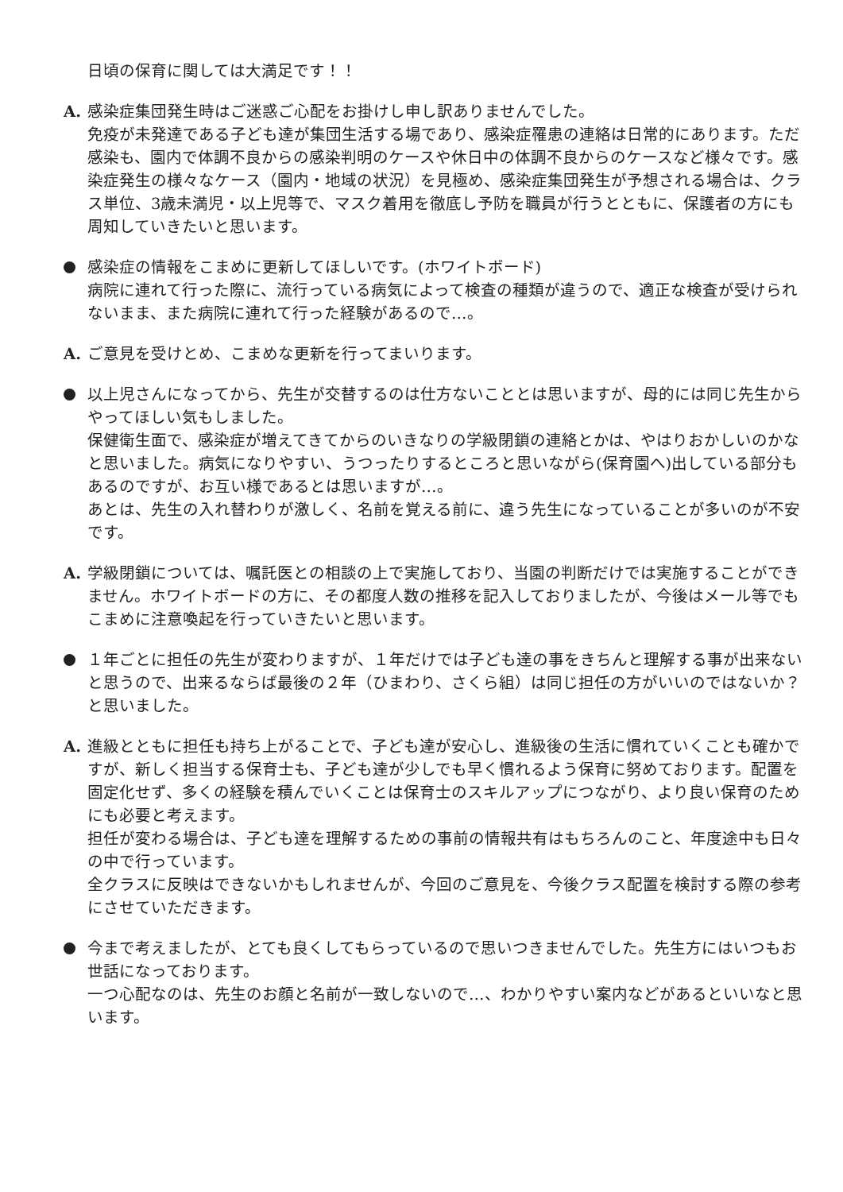日頃の保育に関しては大満足です！！
A. 感染症集団発生時はご迷惑ご心配をお掛けし申し訳ありませんでした。
免疫が未発達である子ども達が集団生活する場であり、感染症罹患の連絡は日常的にあります。ただ感染も、園内で体調不良からの感染判明のケースや休日中の体調不良からのケースなど様々です。感染症発生の様々なケース（園内・地域の状況）を見極め、感染症集団発生が予想される場合は、クラス単位、3歳未満児・以上児等で、マスク着用を徹底し予防を職員が行うとともに、保護者の方にも周知していきたいと思います。
感染症の情報をこまめに更新してほしいです。(ホワイトボード)
病院に連れて行った際に、流行っている病気によって検査の種類が違うので、適正な検査が受けられないまま、また病院に連れて行った経験があるので…。
A. ご意見を受けとめ、こまめな更新を行ってまいります。
以上児さんになってから、先生が交替するのは仕方ないこととは思いますが、母的には同じ先生からやってほしい気もしました。
保健衛生面で、感染症が増えてきてからのいきなりの学級閉鎖の連絡とかは、やはりおかしいのかなと思いました。病気になりやすい、うつったりするところと思いながら(保育園へ)出している部分もあるのですが、お互い様であるとは思いますが…。
あとは、先生の入れ替わりが激しく、名前を覚える前に、違う先生になっていることが多いのが不安です。
A. 学級閉鎖については、嘱託医との相談の上で実施しており、当園の判断だけでは実施することができません。ホワイトボードの方に、その都度人数の推移を記入しておりましたが、今後はメール等でもこまめに注意喚起を行っていきたいと思います。
１年ごとに担任の先生が変わりますが、１年だけでは子ども達の事をきちんと理解する事が出来ないと思うので、出来るならば最後の２年（ひまわり、さくら組）は同じ担任の方がいいのではないか？と思いました。
A. 進級とともに担任も持ち上がることで、子ども達が安心し、進級後の生活に慣れていくことも確かですが、新しく担当する保育士も、子ども達が少しでも早く慣れるよう保育に努めております。配置を固定化せず、多くの経験を積んでいくことは保育士のスキルアップにつながり、より良い保育のためにも必要と考えます。
担任が変わる場合は、子ども達を理解するための事前の情報共有はもちろんのこと、年度途中も日々の中で行っています。
全クラスに反映はできないかもしれませんが、今回のご意見を、今後クラス配置を検討する際の参考にさせていただきます。
今まで考えましたが、とても良くしてもらっているので思いつきませんでした。先生方にはいつもお世話になっております。
一つ心配なのは、先生のお顔と名前が一致しないので…、わかりやすい案内などがあるといいなと思います。